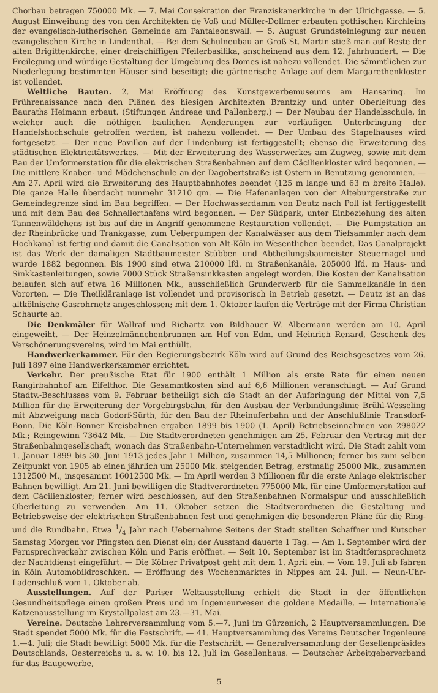Chorbau betragen 750000 Mk. — 7. Mai Consekration der Franziskanerkirche in der Ulrichgasse. — 5. August Einweihung des von den Architekten de Voß und Müller-Dollmer erbauten gothischen Kirchleins der evangelisch-lutherischen Gemeinde am Pantaleonswall. — 5. August Grundsteinlegung zur neuen evangelischen Kirche in Lindenthal. — Bei dem Schulneubau an Groß St. Martin stieß man auf Reste der alten Brigittenkirche, einer dreischiffigen Pfeilerbasilika, anscheinend aus dem 12. Jahrhundert. — Die Freilegung und würdige Gestaltung der Umgebung des Domes ist nahezu vollendet. Die sämmtlichen zur Niederlegung bestimmten Häuser sind beseitigt; die gärtnerische Anlage auf dem Margarethenkloster ist vollendet.
Weltliche Bauten. 2. Mai Eröffnung des Kunstgewerbemuseums am Hansaring. Im Frührenaissance nach den Plänen des hiesigen Architekten Brantzky und unter Oberleitung des Bauraths Heimann erbaut. (Stiftungen Andreae und Pallenberg.) — Der Neubau der Handelsschule, in welcher auch die nöthigen baulichen Aenderungen zur vorläufigen Unterbringung der Handelshochschule getroffen werden, ist nahezu vollendet. — Der Umbau des Stapelhauses wird fortgesetzt. — Der neue Pavillon auf der Lindenburg ist fertiggestellt; ebenso die Erweiterung des städtischen Elektricitätswerkes. — Mit der Erweiterung des Wasserwerkes am Zugweg, sowie mit dem Bau der Umformerstation für die elektrischen Straßenbahnen auf dem Cäcilienkloster wird begonnen. — Die mittlere Knaben- und Mädchenschule an der Dagobertstraße ist Ostern in Benutzung genommen. — Am 27. April wird die Erweiterung des Hauptbahnhofes beendet (125 m lange und 63 m breite Halle). Die ganze Halle überdacht nunmehr 31210 qm. — Die Hafenanlagen von der Alteburgerstraße zur Gemeindegrenze sind im Bau begriffen. — Der Hochwasserdamm von Deutz nach Poll ist fertiggestellt und mit dem Bau des Schnellerthafens wird begonnen. — Der Südpark, unter Einbeziehung des alten Tannenwäldchens ist bis auf die in Angriff genommene Restauration vollendet. — Die Pumpstation an der Rheinbrücke und Trankgasse, zum Ueberpumpen der Kanalwässer aus dem Tiefsammler nach dem Hochkanal ist fertig und damit die Canalisation von Alt-Köln im Wesentlichen beendet. Das Canalprojekt ist das Werk der damaligen Stadtbaumeister Stübben und Abtheilungsbaumeister Steuernagel und wurde 1882 begonnen. Bis 1900 sind etwa 210000 lfd. m Straßenkanäle, 205000 lfd. m Haus- und Sinkkastenleitungen, sowie 7000 Stück Straßensinkkasten angelegt worden. Die Kosten der Kanalisation belaufen sich auf etwa 16 Millionen Mk., ausschließlich Grunderwerb für die Sammelkanäle in den Vororten. — Die Theilkläranlage ist vollendet und provisorisch in Betrieb gesetzt. — Deutz ist an das altkölnische Gasrohrnetz angeschlossen; mit dem 1. Oktober laufen die Verträge mit der Firma Christian Schaurte ab.
Die Denkmäler für Wallraf und Richartz von Bildhauer W. Albermann werden am 10. April eingeweiht. — Der Heinzelmännchenbrunnen am Hof von Edm. und Heinrich Renard, Geschenk des Verschönerungsvereins, wird im Mai enthüllt.
Handwerkerkammer. Für den Regierungsbezirk Köln wird auf Grund des Reichsgesetzes vom 26. Juli 1897 eine Handwerkerkammer errichtet.
Verkehr. Der preußische Etat für 1900 enthält 1 Million als erste Rate für einen neuen Rangirbahnhof am Eifelthor. Die Gesammtkosten sind auf 6,6 Millionen veranschlagt. — Auf Grund Stadtv.-Beschlusses vom 9. Februar betheiligt sich die Stadt an der Aufbringung der Mittel von 7,5 Million für die Erweiterung der Vorgebirgsbahn, für den Ausbau der Verbindungslinie Brühl-Wesseling mit Abzweigung nach Godorf-Sürth, für den Bau der Rheinuferbahn und der Anschlußlinie Transdorf-Bonn. Die Köln-Bonner Kreisbahnen ergaben 1899 bis 1900 (1. April) Betriebseinnahmen von 298022 Mk.; Reingewinn 73642 Mk. — Die Stadtverordneten genehmigen am 25. Februar den Vertrag mit der Straßenbahngesellschaft, wonach das Straßenbahn-Unternehmen verstadtlicht wird. Die Stadt zahlt vom 1. Januar 1899 bis 30. Juni 1913 jedes Jahr 1 Million, zusammen 14,5 Millionen; ferner bis zum selben Zeitpunkt von 1905 ab einen jährlich um 25000 Mk. steigenden Betrag, erstmalig 25000 Mk., zusammen 1312500 M., insgesammt 16012500 Mk. — Im April werden 3 Millionen für die erste Anlage elektrischer Bahnen bewilligt. Am 21. Juni bewilligen die Stadtverordneten 775000 Mk. für eine Umformerstation auf dem Cäcilienkloster; ferner wird beschlossen, auf den Straßenbahnen Normalspur und ausschließlich Oberleitung zu verwenden. Am 11. Oktober setzen die Stadtverordneten die Gestaltung und Betriebsweise der elektrischen Straßenbahnen fest und genehmigen die besonderen Pläne für die Ring- und die Rundbahn. Etwa 1/4 Jahr nach Uebernahme Seitens der Stadt stellten Schaffner und Kutscher Samstag Morgen vor Pfingsten den Dienst ein; der Ausstand dauerte 1 Tag. — Am 1. September wird der Fernsprechverkehr zwischen Köln und Paris eröffnet. — Seit 10. September ist im Stadtfernsprechnetz der Nachtdienst eingeführt. — Die Kölner Privatpost geht mit dem 1. April ein. — Vom 19. Juli ab fahren in Köln Automobildroschken. — Eröffnung des Wochenmarktes in Nippes am 24. Juli. — Neun-Uhr-Ladenschluß vom 1. Oktober ab.
Ausstellungen. Auf der Pariser Weltausstellung erhielt die Stadt in der öffentlichen Gesundheitspflege einen großen Preis und im Ingenieurwesen die goldene Medaille. — Internationale Katzenausstellung im Krystallpalast am 23.—31. Mai.
Vereine. Deutsche Lehrerversammlung vom 5.—7. Juni im Gürzenich, 2 Hauptversammlungen. Die Stadt spendet 5000 Mk. für die Festschrift. — 41. Hauptversammlung des Vereins Deutscher Ingenieure 1.—4. Juli; die Stadt bewilligt 5000 Mk. für die Festschrift. — Generalversammlung der Gesellenpräsides Deutschlands, Oesterreichs u. s. w. 10. bis 12. Juli im Gesellenhaus. — Deutscher Arbeitgeberverband für das Baugewerbe,
5